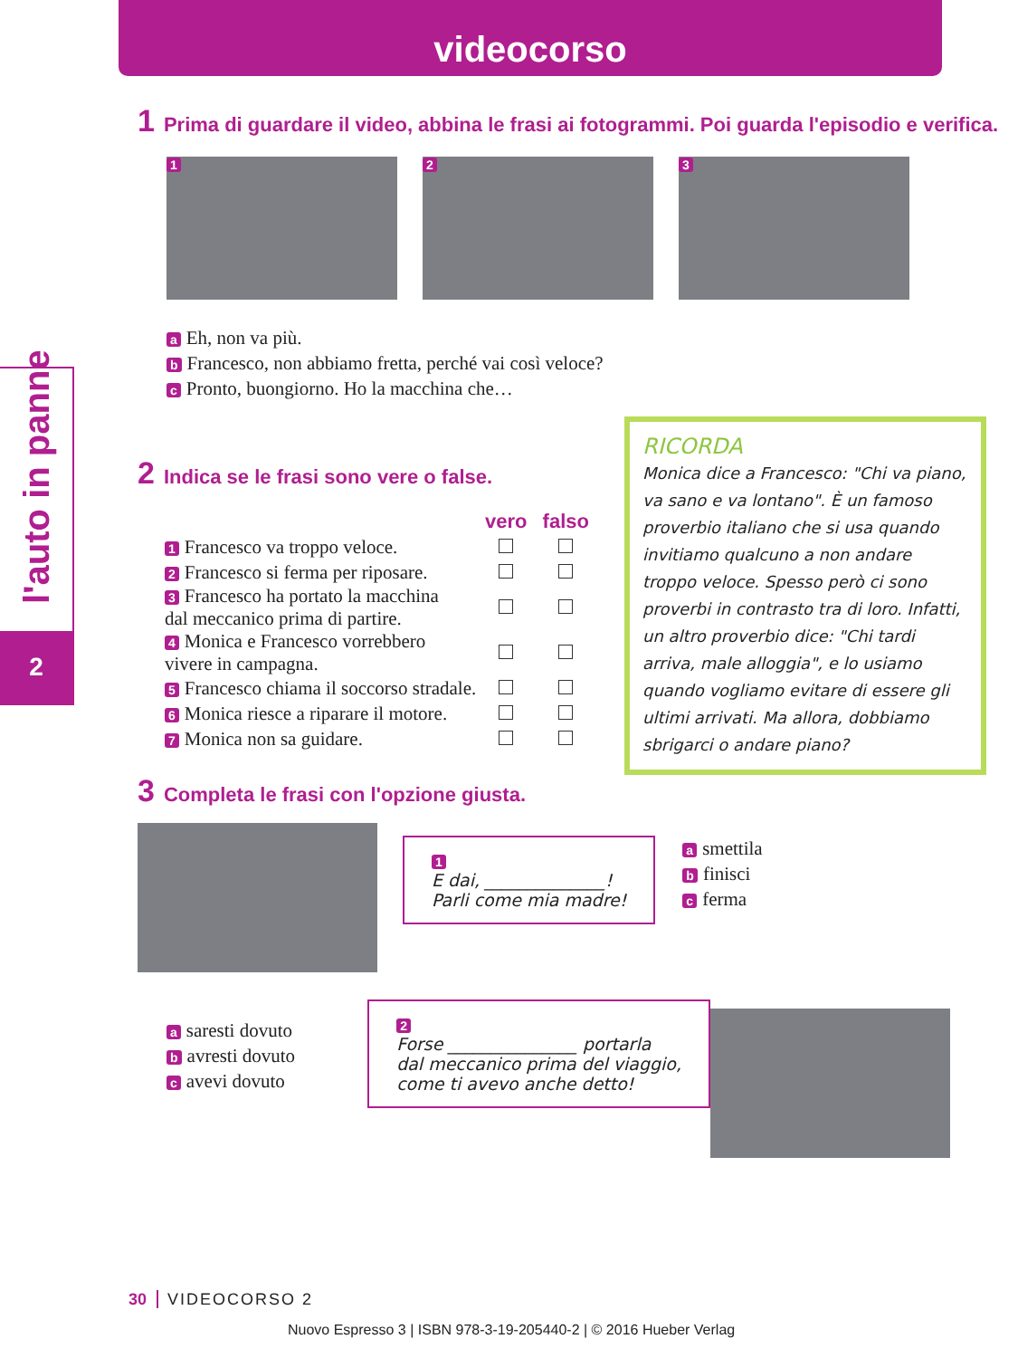videocorso
l'auto in panne
2
1 Prima di guardare il video, abbina le frasi ai fotogrammi. Poi guarda l'episodio e verifica.
1 2 3
a Eh, non va più.
b Francesco, non abbiamo fretta, perché vai così veloce?
c Pronto, buongiorno. Ho la macchina che…
2 Indica se le frasi sono vere o false.
| | vero | falso |
| 1 Francesco va troppo veloce. | | |
| 2 Francesco si ferma per riposare. | | |
| 3 Francesco ha portato la macchina dal meccanico prima di partire. | | |
| 4 Monica e Francesco vorrebbero vivere in campagna. | | |
| 5 Francesco chiama il soccorso stradale. | | |
| 6 Monica riesce a riparare il motore. | | |
| 7 Monica non sa guidare. | | |
3 Completa le frasi con l'opzione giusta.
1
E dai, ______________!
Parli come mia madre!
a smettila
b finisci
c ferma
a saresti dovuto
b avresti dovuto
c avevi dovuto
2
Forse _______________ portarla
dal meccanico prima del viaggio,
come ti avevo anche detto!
RICORDA
Monica dice a Francesco: "Chi va piano, va sano e va lontano". È un famoso proverbio italiano che si usa quando invitiamo qualcuno a non andare troppo veloce. Spesso però ci sono proverbi in contrasto tra di loro. Infatti, un altro proverbio dice: "Chi tardi arriva, male alloggia", e lo usiamo quando vogliamo evitare di essere gli ultimi arrivati. Ma allora, dobbiamo sbrigarci o andare piano?
30 VIDEOCORSO 2
Nuovo Espresso 3 | ISBN 978-3-19-205440-2 | © 2016 Hueber Verlag